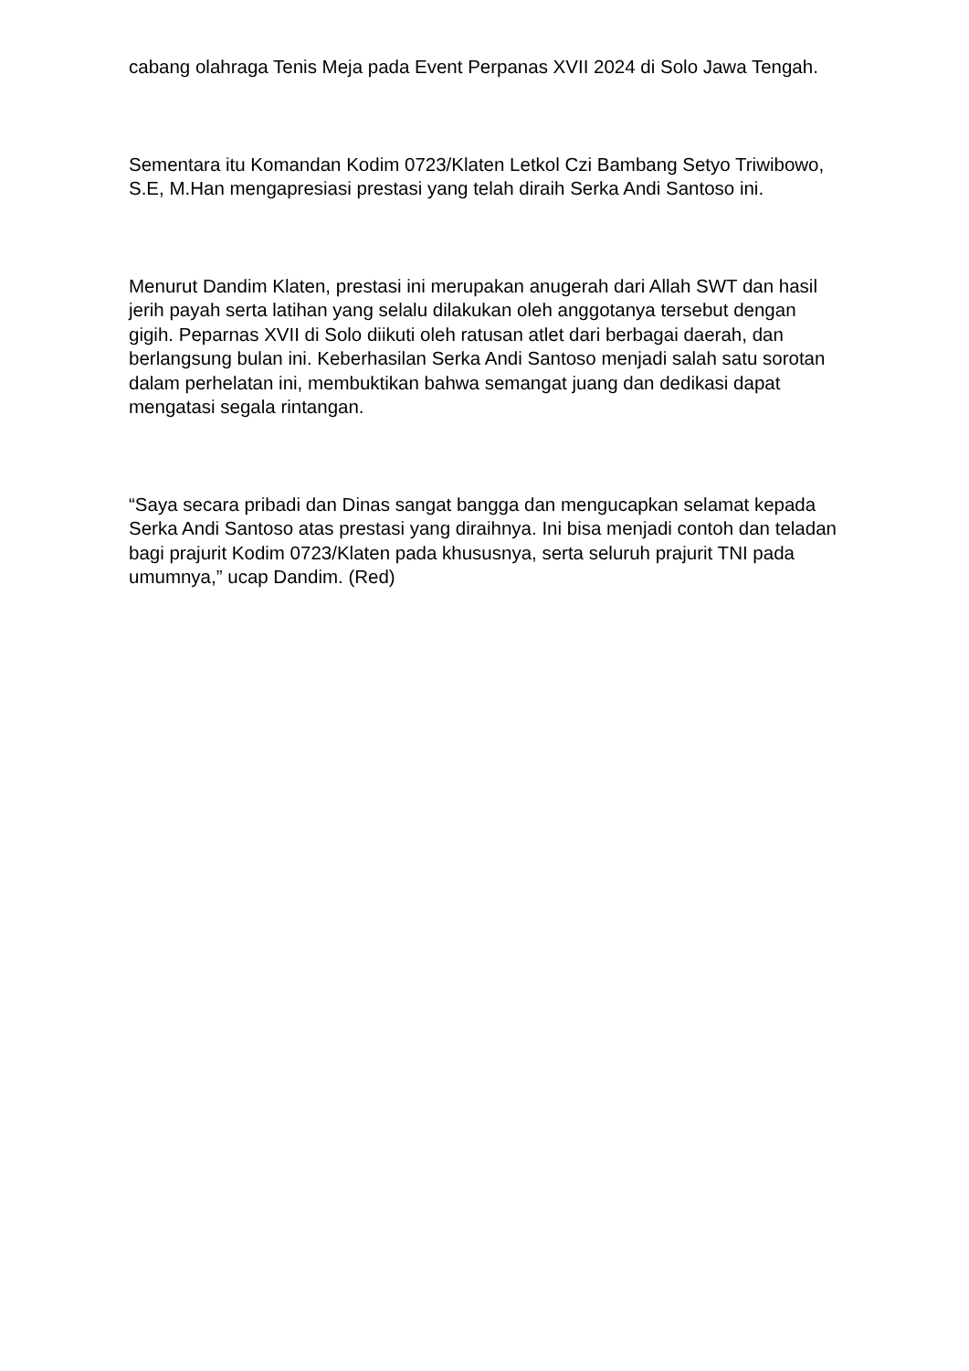cabang olahraga Tenis Meja pada Event Perpanas XVII 2024 di Solo Jawa Tengah.
Sementara itu Komandan Kodim 0723/Klaten Letkol Czi Bambang Setyo Triwibowo, S.E, M.Han mengapresiasi prestasi yang telah diraih Serka Andi Santoso ini.
Menurut Dandim Klaten, prestasi ini merupakan anugerah dari Allah SWT dan hasil jerih payah serta latihan yang selalu dilakukan oleh anggotanya tersebut dengan gigih. Peparnas XVII di Solo diikuti oleh ratusan atlet dari berbagai daerah, dan berlangsung bulan ini. Keberhasilan Serka Andi Santoso menjadi salah satu sorotan dalam perhelatan ini, membuktikan bahwa semangat juang dan dedikasi dapat mengatasi segala rintangan.
“Saya secara pribadi dan Dinas sangat bangga dan mengucapkan selamat kepada Serka Andi Santoso atas prestasi yang diraihnya. Ini bisa menjadi contoh dan teladan bagi prajurit Kodim 0723/Klaten pada khususnya, serta seluruh prajurit TNI pada umumnya,” ucap Dandim. (Red)